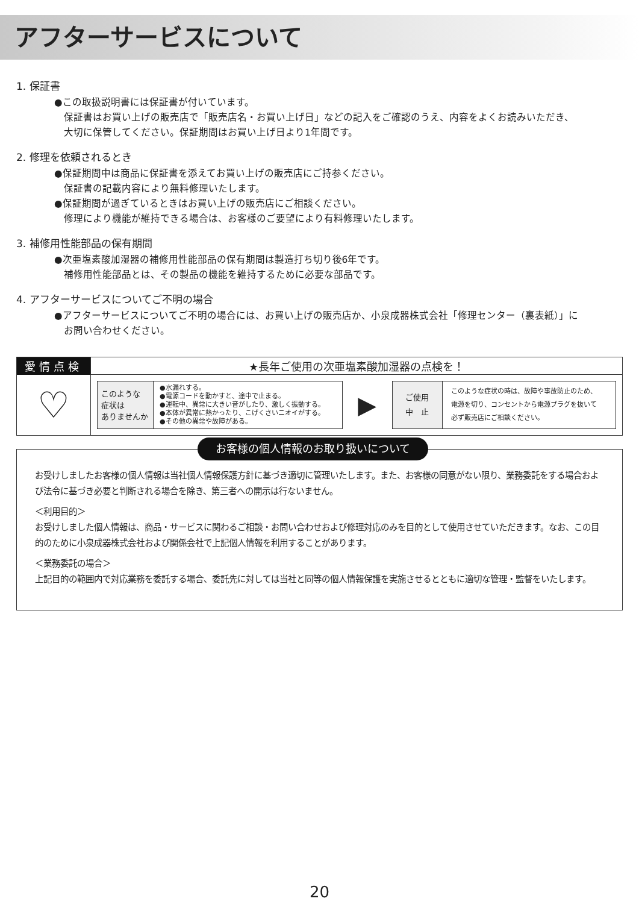アフターサービスについて
1. 保証書
●この取扱説明書には保証書が付いています。
保証書はお買い上げの販売店で「販売店名・お買い上げ日」などの記入をご確認のうえ、内容をよくお読みいただき、
大切に保管してください。保証期間はお買い上げ日より1年間です。
2. 修理を依頼されるとき
●保証期間中は商品に保証書を添えてお買い上げの販売店にご持参ください。
保証書の記載内容により無料修理いたします。
●保証期間が過ぎているときはお買い上げの販売店にご相談ください。
修理により機能が維持できる場合は、お客様のご要望により有料修理いたします。
3. 補修用性能部品の保有期間
●次亜塩素酸加湿器の補修用性能部品の保有期間は製造打ち切り後6年です。
補修用性能部品とは、その製品の機能を維持するために必要な部品です。
4. アフターサービスについてご不明の場合
●アフターサービスについてご不明の場合には、お買い上げの販売店か、小泉成器株式会社「修理センター（裏表紙）」に
お問い合わせください。
| 愛情点検 | ★長年ご使用の次亜塩素酸加湿器の点検を！ |
| --- | --- |
| ♡ | / このような 症状は ありませんか / ●水漏れする。 ●電源コードを動かすと、途中で止まる。 ●運転中、異常に大きい音がしたり、激しく振動する。 ●本体が異常に熱かったり、こげくさいニオイがする。 ●その他の異常や故障がある。 / ▶ / ご使用 中 止 / このような症状の時は、故障や事故防止のため、 電源を切り、コンセントから電源プラグを抜いて 必ず販売店にご相談ください。 / |
お客様の個人情報のお取り扱いについて
お受けしましたお客様の個人情報は当社個人情報保護方針に基づき適切に管理いたします。また、お客様の同意がない限り、業務委託をする場合および法令に基づき必要と判断される場合を除き、第三者への開示は行ないません。
＜利用目的＞
お受けしました個人情報は、商品・サービスに関わるご相談・お問い合わせおよび修理対応のみを目的として使用させていただきます。なお、この目的のために小泉成器株式会社および関係会社で上記個人情報を利用することがあります。
＜業務委託の場合＞
上記目的の範囲内で対応業務を委託する場合、委託先に対しては当社と同等の個人情報保護を実施させるとともに適切な管理・監督をいたします。
20